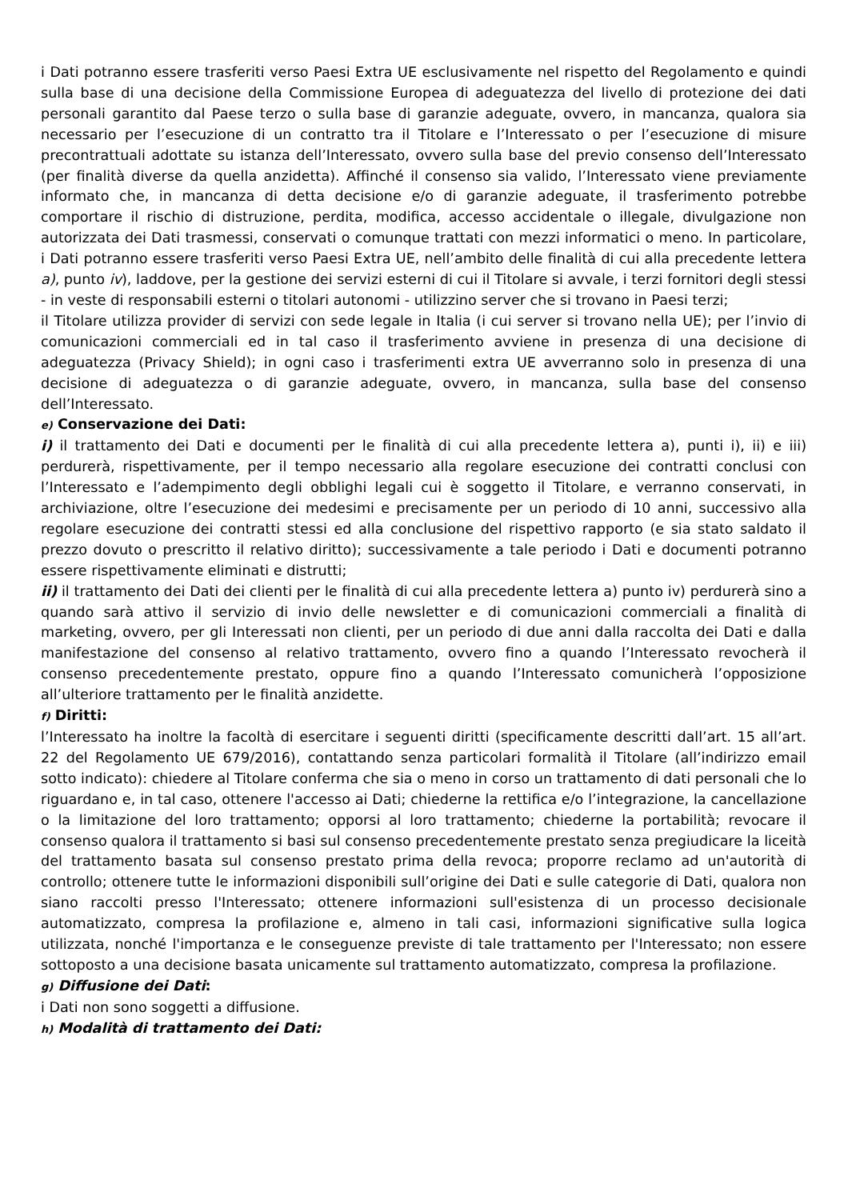i Dati potranno essere trasferiti verso Paesi Extra UE esclusivamente nel rispetto del Regolamento e quindi sulla base di una decisione della Commissione Europea di adeguatezza del livello di protezione dei dati personali garantito dal Paese terzo o sulla base di garanzie adeguate, ovvero, in mancanza, qualora sia necessario per l’esecuzione di un contratto tra il Titolare e l’Interessato o per l’esecuzione di misure precontrattuali adottate su istanza dell’Interessato, ovvero sulla base del previo consenso dell’Interessato (per finalità diverse da quella anzidetta). Affinché il consenso sia valido, l’Interessato viene previamente informato che, in mancanza di detta decisione e/o di garanzie adeguate, il trasferimento potrebbe comportare il rischio di distruzione, perdita, modifica, accesso accidentale o illegale, divulgazione non autorizzata dei Dati trasmessi, conservati o comunque trattati con mezzi informatici o meno. In particolare, i Dati potranno essere trasferiti verso Paesi Extra UE, nell’ambito delle finalità di cui alla precedente lettera a), punto iv), laddove, per la gestione dei servizi esterni di cui il Titolare si avvale, i terzi fornitori degli stessi - in veste di responsabili esterni o titolari autonomi - utilizzino server che si trovano in Paesi terzi;
il Titolare utilizza provider di servizi con sede legale in Italia (i cui server si trovano nella UE); per l’invio di comunicazioni commerciali ed in tal caso il trasferimento avviene in presenza di una decisione di adeguatezza (Privacy Shield); in ogni caso i trasferimenti extra UE avverranno solo in presenza di una decisione di adeguatezza o di garanzie adeguate, ovvero, in mancanza, sulla base del consenso dell’Interessato.
e) Conservazione dei Dati:
i) il trattamento dei Dati e documenti per le finalità di cui alla precedente lettera a), punti i), ii) e iii) perdurerà, rispettivamente, per il tempo necessario alla regolare esecuzione dei contratti conclusi con l’Interessato e l’adempimento degli obblighi legali cui è soggetto il Titolare, e verranno conservati, in archiviazione, oltre l’esecuzione dei medesimi e precisamente per un periodo di 10 anni, successivo alla regolare esecuzione dei contratti stessi ed alla conclusione del rispettivo rapporto (e sia stato saldato il prezzo dovuto o prescritto il relativo diritto); successivamente a tale periodo i Dati e documenti potranno essere rispettivamente eliminati e distrutti;
ii) il trattamento dei Dati dei clienti per le finalità di cui alla precedente lettera a) punto iv) perdurerà sino a quando sarà attivo il servizio di invio delle newsletter e di comunicazioni commerciali a finalità di marketing, ovvero, per gli Interessati non clienti, per un periodo di due anni dalla raccolta dei Dati e dalla manifestazione del consenso al relativo trattamento, ovvero fino a quando l’Interessato revocherà il consenso precedentemente prestato, oppure fino a quando l’Interessato comunicherà l’opposizione all’ulteriore trattamento per le finalità anzidette.
f) Diritti:
l’Interessato ha inoltre la facoltà di esercitare i seguenti diritti (specificamente descritti dall’art. 15 all’art. 22 del Regolamento UE 679/2016), contattando senza particolari formalità il Titolare (all’indirizzo email sotto indicato): chiedere al Titolare conferma che sia o meno in corso un trattamento di dati personali che lo riguardano e, in tal caso, ottenere l'accesso ai Dati; chiederne la rettifica e/o l’integrazione, la cancellazione o la limitazione del loro trattamento; opporsi al loro trattamento; chiederne la portabilità; revocare il consenso qualora il trattamento si basi sul consenso precedentemente prestato senza pregiudicare la liceità del trattamento basata sul consenso prestato prima della revoca; proporre reclamo ad un'autorità di controllo; ottenere tutte le informazioni disponibili sull’origine dei Dati e sulle categorie di Dati, qualora non siano raccolti presso l'Interessato; ottenere informazioni sull'esistenza di un processo decisionale automatizzato, compresa la profilazione e, almeno in tali casi, informazioni significative sulla logica utilizzata, nonché l'importanza e le conseguenze previste di tale trattamento per l'Interessato; non essere sottoposto a una decisione basata unicamente sul trattamento automatizzato, compresa la profilazione.
g) Diffusione dei Dati:
i Dati non sono soggetti a diffusione.
h) Modalità di trattamento dei Dati: